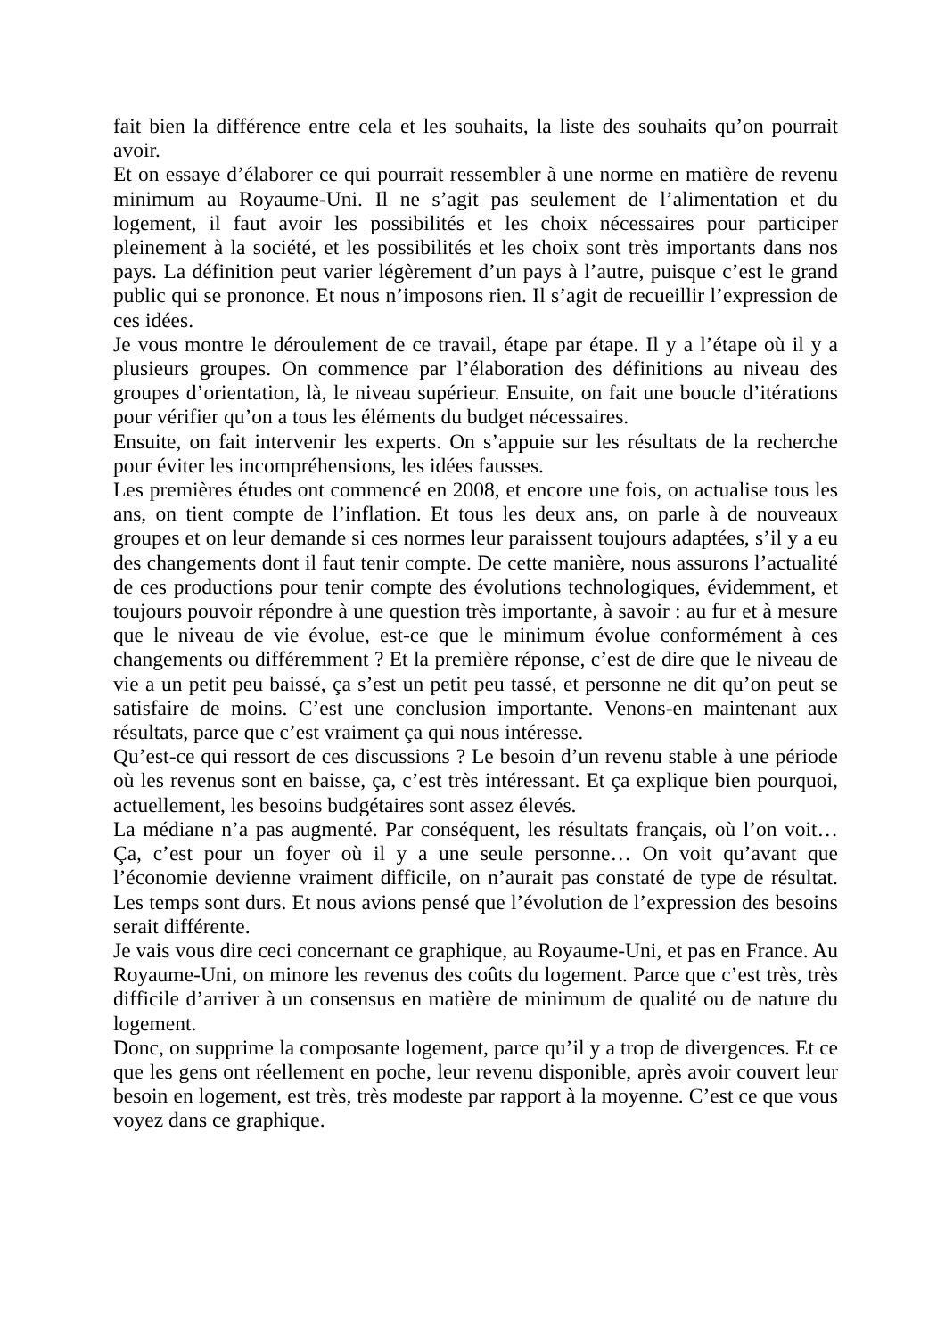fait bien la différence entre cela et les souhaits, la liste des souhaits qu’on pourrait avoir.
Et on essaye d’élaborer ce qui pourrait ressembler à une norme en matière de revenu minimum au Royaume-Uni. Il ne s’agit pas seulement de l’alimentation et du logement, il faut avoir les possibilités et les choix nécessaires pour participer pleinement à la société, et les possibilités et les choix sont très importants dans nos pays. La définition peut varier légèrement d’un pays à l’autre, puisque c’est le grand public qui se prononce. Et nous n’imposons rien. Il s’agit de recueillir l’expression de ces idées.
Je vous montre le déroulement de ce travail, étape par étape. Il y a l’étape où il y a plusieurs groupes. On commence par l’élaboration des définitions au niveau des groupes d’orientation, là, le niveau supérieur. Ensuite, on fait une boucle d’itérations pour vérifier qu’on a tous les éléments du budget nécessaires.
Ensuite, on fait intervenir les experts. On s’appuie sur les résultats de la recherche pour éviter les incompréhensions, les idées fausses.
Les premières études ont commencé en 2008, et encore une fois, on actualise tous les ans, on tient compte de l’inflation. Et tous les deux ans, on parle à de nouveaux groupes et on leur demande si ces normes leur paraissent toujours adaptées, s’il y a eu des changements dont il faut tenir compte. De cette manière, nous assurons l’actualité de ces productions pour tenir compte des évolutions technologiques, évidemment, et toujours pouvoir répondre à une question très importante, à savoir : au fur et à mesure que le niveau de vie évolue, est-ce que le minimum évolue conformément à ces changements ou différemment ? Et la première réponse, c’est de dire que le niveau de vie a un petit peu baissé, ça s’est un petit peu tassé, et personne ne dit qu’on peut se satisfaire de moins. C’est une conclusion importante. Venons-en maintenant aux résultats, parce que c’est vraiment ça qui nous intéresse.
Qu’est-ce qui ressort de ces discussions ? Le besoin d’un revenu stable à une période où les revenus sont en baisse, ça, c’est très intéressant. Et ça explique bien pourquoi, actuellement, les besoins budgétaires sont assez élevés.
La médiane n’a pas augmenté. Par conséquent, les résultats français, où l’on voit… Ça, c’est pour un foyer où il y a une seule personne… On voit qu’avant que l’économie devienne vraiment difficile, on n’aurait pas constaté de type de résultat. Les temps sont durs. Et nous avions pensé que l’évolution de l’expression des besoins serait différente.
Je vais vous dire ceci concernant ce graphique, au Royaume-Uni, et pas en France. Au Royaume-Uni, on minore les revenus des coûts du logement. Parce que c’est très, très difficile d’arriver à un consensus en matière de minimum de qualité ou de nature du logement.
Donc, on supprime la composante logement, parce qu’il y a trop de divergences. Et ce que les gens ont réellement en poche, leur revenu disponible, après avoir couvert leur besoin en logement, est très, très modeste par rapport à la moyenne. C’est ce que vous voyez dans ce graphique.